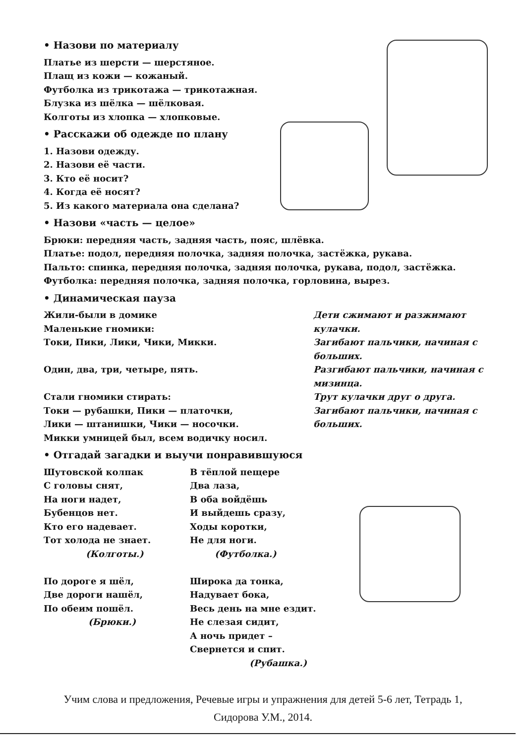• Назови по материалу
Платье из шерсти — шерстяное.
Плащ из кожи — кожаный.
Футболка из трикотажа — трикотажная.
Блузка из шёлка — шёлковая.
Колготы из хлопка — хлопковые.
• Расскажи об одежде по плану
1. Назови одежду.
2. Назови её части.
3. Кто её носит?
4. Когда её носят?
5. Из какого материала она сделана?
• Назови «часть — целое»
Брюки: передняя часть, задняя часть, пояс, шлёвка.
Платье: подол, передняя полочка, задняя полочка, застёжка, рукава.
Пальто: спинка, передняя полочка, задняя полочка, рукава, подол, застёжка.
Футболка: передняя полочка, задняя полочка, горловина, вырез.
• Динамическая пауза
Жили-были в домике
Маленькие гномики:
Токи, Пики, Лики, Чики, Микки.
Один, два, три, четыре, пять.
Стали гномики стирать:
Токи — рубашки, Пики — платочки,
Лики — штанишки, Чики — носочки.
Микки умницей был, всем водичку носил.
Дети сжимают и разжимают кулачки.
Загибают пальчики, начиная с больших.
Разгибают пальчики, начиная с мизинца.
Трут кулачки друг о друга.
Загибают пальчики, начиная с больших.
• Отгадай загадки и выучи понравившуюся
Шутовской колпак
С головы снят,
На ноги надет,
Бубенцов нет.
Кто его надевает.
Тот холода не знает.
(Колготы.)
По дороге я шёл,
Две дороги нашёл,
По обеим пошёл.
(Брюки.)
В тёплой пещере
Два лаза,
В оба войдёшь
И выйдешь сразу,
Ходы коротки,
Не для ноги.
(Футболка.)
Широка да тонка,
Надувает бока,
Весь день на мне ездит.
Не слезая сидит,
А ночь придет –
Свернется и спит.
(Рубашка.)
Учим слова и предложения, Речевые игры и упражнения для детей 5-6 лет, Тетрадь 1,
Сидорова У.М., 2014.